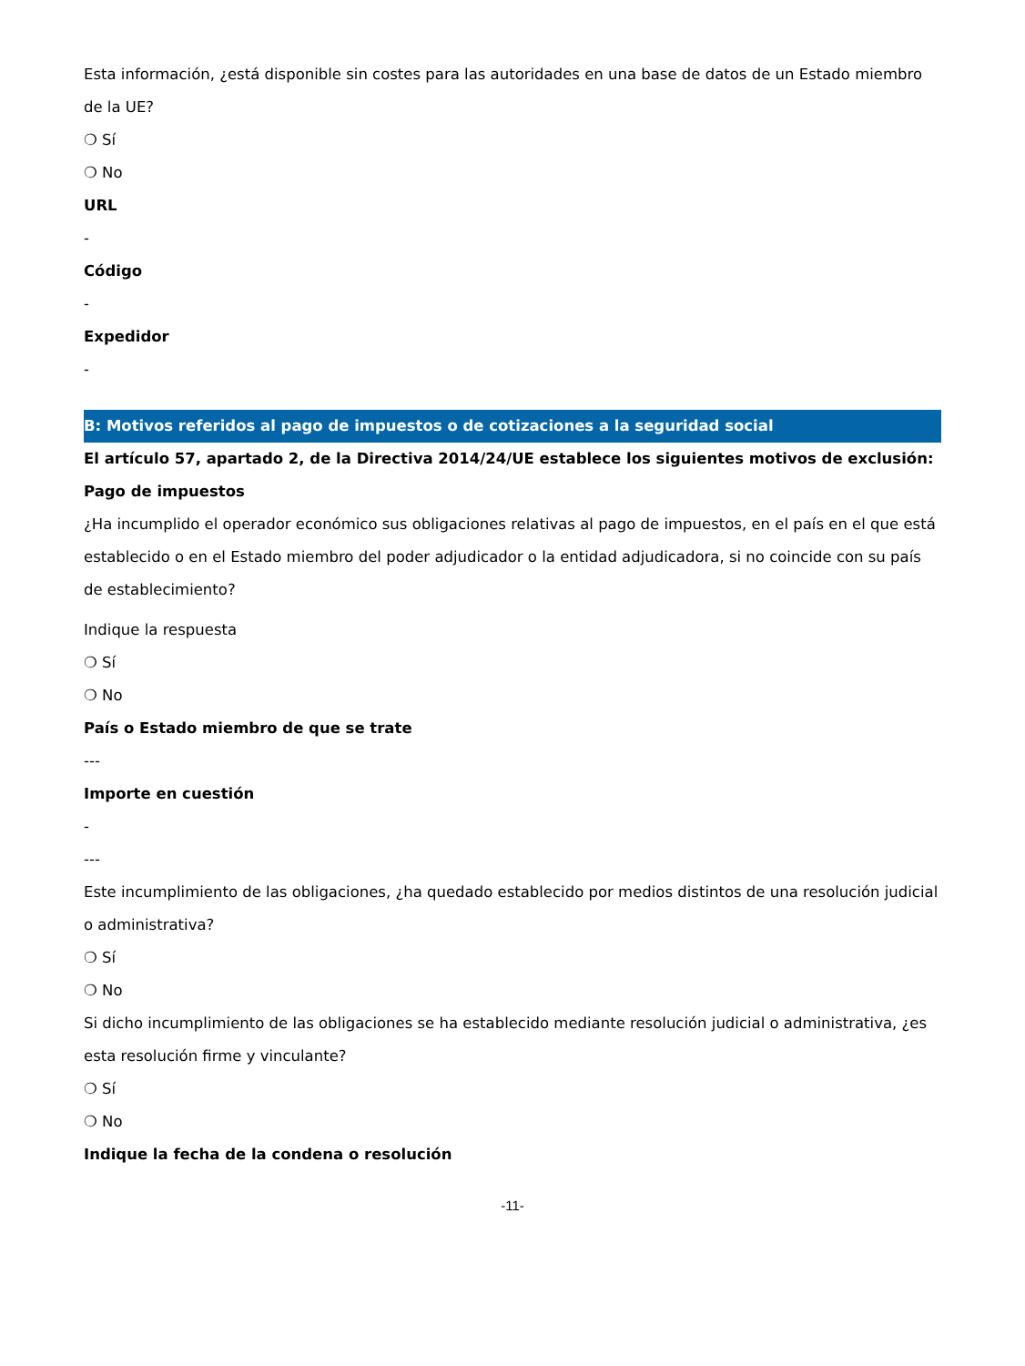Esta información, ¿está disponible sin costes para las autoridades en una base de datos de un Estado miembro de la UE?
❍ Sí
❍ No
URL
-
Código
-
Expedidor
-
B: Motivos referidos al pago de impuestos o de cotizaciones a la seguridad social
El artículo 57, apartado 2, de la Directiva 2014/24/UE establece los siguientes motivos de exclusión:
Pago de impuestos
¿Ha incumplido el operador económico sus obligaciones relativas al pago de impuestos, en el país en el que está establecido o en el Estado miembro del poder adjudicador o la entidad adjudicadora, si no coincide con su país de establecimiento?
Indique la respuesta
❍ Sí
❍ No
País o Estado miembro de que se trate
---
Importe en cuestión
-
---
Este incumplimiento de las obligaciones, ¿ha quedado establecido por medios distintos de una resolución judicial o administrativa?
❍ Sí
❍ No
Si dicho incumplimiento de las obligaciones se ha establecido mediante resolución judicial o administrativa, ¿es esta resolución firme y vinculante?
❍ Sí
❍ No
Indique la fecha de la condena o resolución
-11-